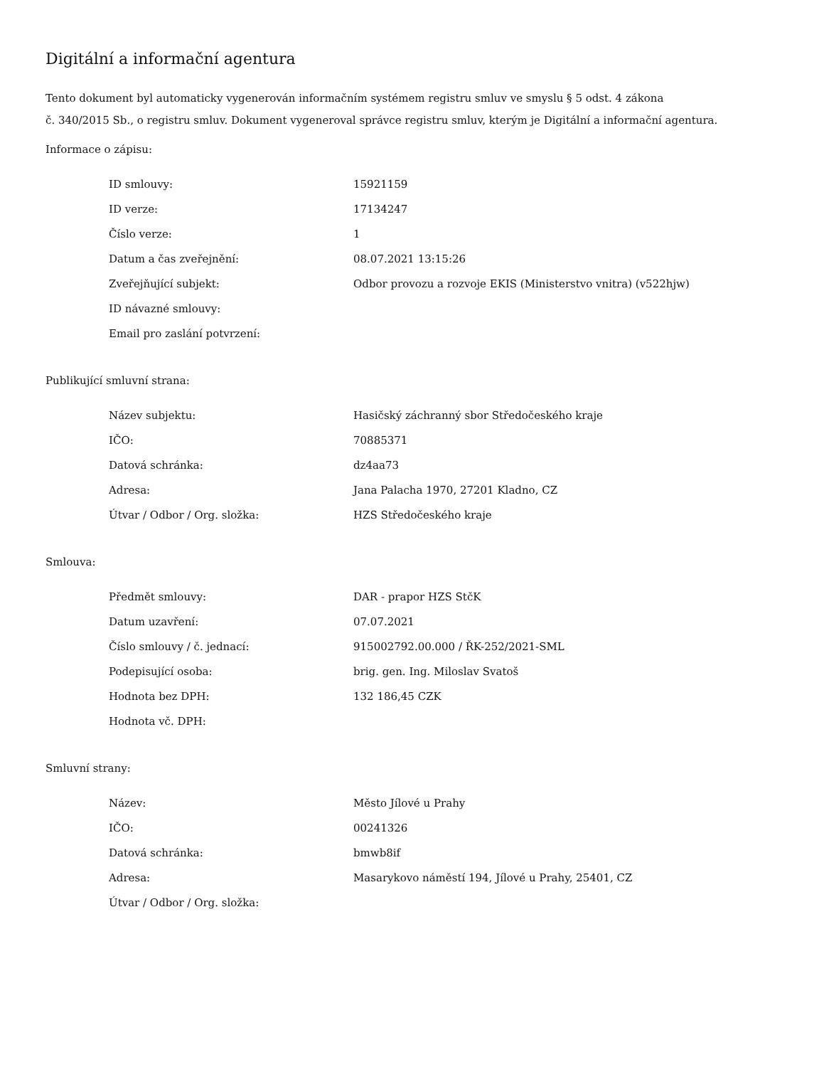Digitální a informační agentura
Tento dokument byl automaticky vygenerován informačním systémem registru smluv ve smyslu § 5 odst. 4 zákona
č. 340/2015 Sb., o registru smluv. Dokument vygeneroval správce registru smluv, kterým je Digitální a informační agentura.
Informace o zápisu:
| ID smlouvy: | 15921159 |
| ID verze: | 17134247 |
| Číslo verze: | 1 |
| Datum a čas zveřejnění: | 08.07.2021 13:15:26 |
| Zveřejňující subjekt: | Odbor provozu a rozvoje EKIS (Ministerstvo vnitra) (v522hjw) |
| ID návazné smlouvy: | |
| Email pro zaslání potvrzení: | |
Publikující smluvní strana:
| Název subjektu: | Hasičský záchranný sbor Středočeského kraje |
| IČO: | 70885371 |
| Datová schránka: | dz4aa73 |
| Adresa: | Jana Palacha 1970, 27201 Kladno, CZ |
| Útvar / Odbor / Org. složka: | HZS Středočeského kraje |
Smlouva:
| Předmět smlouvy: | DAR - prapor HZS StčK |
| Datum uzavření: | 07.07.2021 |
| Číslo smlouvy / č. jednací: | 915002792.00.000 / ŘK-252/2021-SML |
| Podepisující osoba: | brig. gen. Ing. Miloslav Svatoš |
| Hodnota bez DPH: | 132 186,45 CZK |
| Hodnota vč. DPH: | |
Smluvní strany:
| Název: | Město Jílové u Prahy |
| IČO: | 00241326 |
| Datová schránka: | bmwb8if |
| Adresa: | Masarykovo náměstí 194, Jílové u Prahy, 25401, CZ |
| Útvar / Odbor / Org. složka: | |